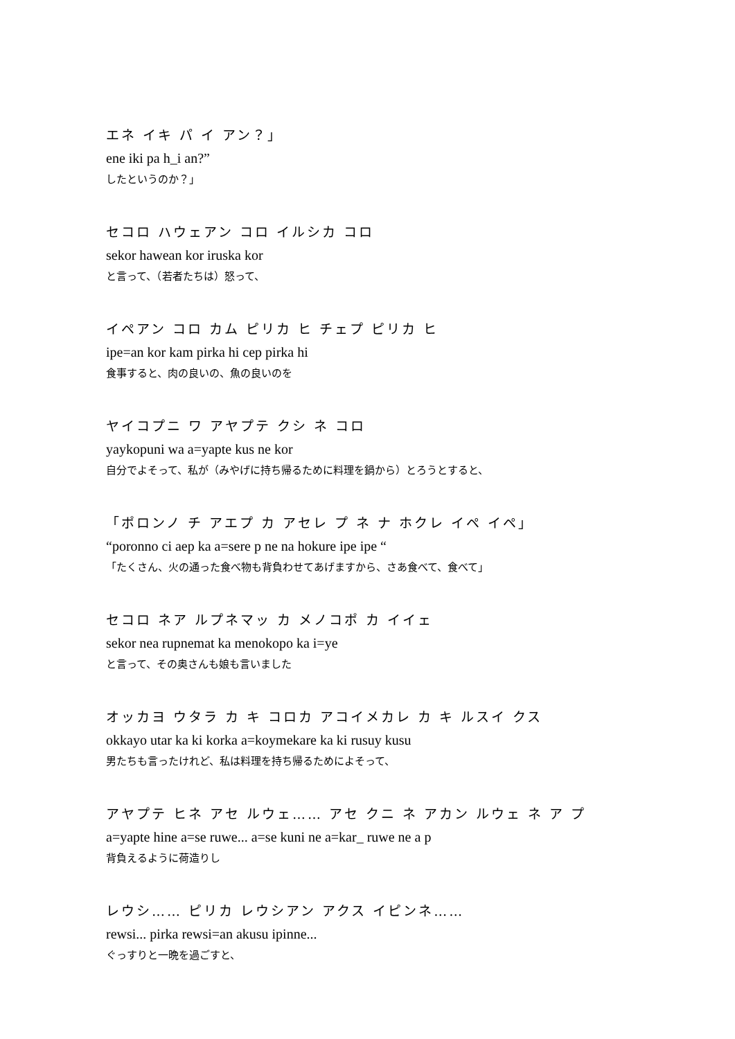エネ イキ パ イ アン？」
ene iki pa h_i an?”
したというのか？」
セコロ ハウェアン コロ イルシカ コロ
sekor hawean kor iruska kor
と言って、（若者たちは）怒って、
イペアン コロ カム ピリカ ヒ チェプ ピリカ ヒ
ipe=an kor kam pirka hi cep pirka hi
食事すると、肉の良いの、魚の良いのを
ヤイコプニ ワ アヤプテ クシ ネ コロ
yaykopuni wa a=yapte kus ne kor
自分でよそって、私が（みやげに持ち帰るために料理を鍋から）とろうとすると、
「ポロンノ チ アエプ カ アセレ プ ネ ナ ホクレ イペ イペ」
“poronno ci aep ka a=sere p ne na hokure ipe ipe “
「たくさん、火の通った食べ物も背負わせてあげますから、さあ食べて、食べて」
セコロ ネア ルプネマッ カ メノコポ カ イイェ
sekor nea rupnemat ka menokopo ka i=ye
と言って、その奥さんも娘も言いました
オッカヨ ウタラ カ キ コロカ アコイメカレ カ キ ルスイ クス
okkayo utar ka ki korka a=koymekare ka ki rusuy kusu
男たちも言ったけれど、私は料理を持ち帰るためによそって、
アヤプテ ヒネ アセ ルウェ…… アセ クニ ネ アカン ルウェ ネ ア プ
a=yapte hine a=se ruwe... a=se kuni ne a=kar_ ruwe ne a p
背負えるように荷造りし
レウシ…… ピリカ レウシアン アクス イピンネ……
rewsi... pirka rewsi=an akusu ipinne...
ぐっすりと一晩を過ごすと、